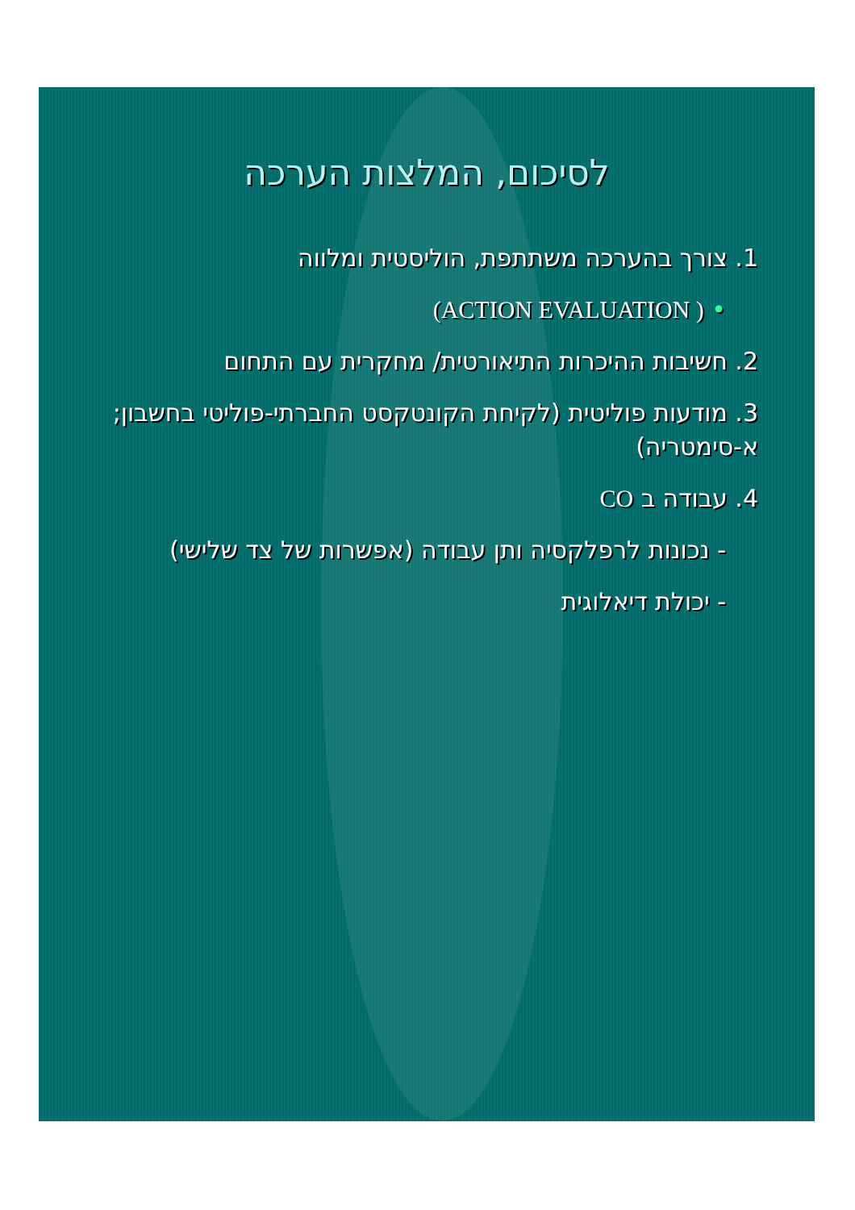לסיכום, המלצות הערכה
1. צורך בהערכה משתתפת, הוליסטית ומלווה
• ( ACTION EVALUATION)
2. חשיבות ההיכרות התיאורטית/ מחקרית עם התחום
3. מודעות פוליטית (לקיחת הקונטקסט החברתי-פוליטי בחשבון; א-סימטריה)
4. עבודה ב CO
- נכונות לרפלקסיה ותן עבודה (אפשרות של צד שלישי)
- יכולת דיאלוגית